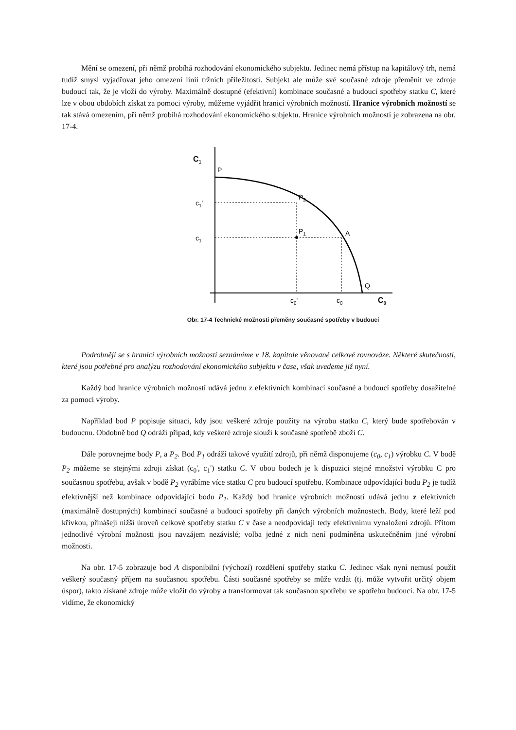Mění se omezení, při němž probíhá rozhodování ekonomického subjektu. Jedinec nemá přístup na kapitálový trh, nemá tudíž smysl vyjadřovat jeho omezení linií tržních příležitostí. Subjekt ale může své současné zdroje přeměnit ve zdroje budoucí tak, že je vloží do výroby. Maximálně dostupné (efektivní) kombinace současné a budoucí spotřeby statku C, které lze v obou obdobích získat za pomoci výroby, můžeme vyjádřit hranicí výrobních možností. Hranice výrobních možností se tak stává omezením, při němž probíhá rozhodování ekonomického subjektu. Hranice výrobních možností je zobrazena na obr. 17-4.
C1
P
c1'
c1
P2
P1
A
Q
c0'
c0
C0
Obr. 17-4 Technické možnosti přeměny současné spotřeby v budoucí
Podrobněji se s hranicí výrobních možností seznámíme v 18. kapitole věnované celkové rovnováze. Některé skutečnosti, které jsou potřebné pro analýzu rozhodování ekonomického subjektu v čase, však uvedeme již nyní.
Každý bod hranice výrobních možností udává jednu z efektivních kombinací současné a budoucí spotřeby dosažitelné za pomoci výroby.
Například bod P popisuje situaci, kdy jsou veškeré zdroje použity na výrobu statku C, který bude spotřebován v budoucnu. Obdobně bod Q odráží případ, kdy veškeré zdroje slouží k současné spotřebě zboží C.
Dále porovnejme body P, a P<sub>2</sub>. Bod P<sub>1</sub> odráží takové využití zdrojů, při němž disponujeme (c<sub>0</sub>, c<sub>1</sub>) výrobku C. V bodě P<sub>2</sub> můžeme se stejnými zdroji získat (c<sub>0</sub>', c<sub>1</sub>') statku C. V obou bodech je k dispozici stejné množství výrobku C pro současnou spotřebu, avšak v bodě P<sub>2</sub> vyrábíme více statku C pro budoucí spotřebu. Kombinace odpovídající bodu P<sub>2</sub> je tudíž efektivnější než kombinace odpovídající bodu P<sub>1</sub>. Každý bod hranice výrobních možností udává jednu z efektivních (maximálně dostupných) kombinací současné a budoucí spotřeby při daných výrobních možnostech. Body, které leží pod křivkou, přinášejí nižší úroveň celkové spotřeby statku C v čase a neodpovídají tedy efektivnímu vynaložení zdrojů. Přitom jednotlivé výrobní možnosti jsou navzájem nezávislé; volba jedné z nich není podmíněna uskutečněním jiné výrobní možnosti.
Na obr. 17-5 zobrazuje bod A disponibilní (výchozí) rozdělení spotřeby statku C. Jedinec však nyní nemusí použít veškerý současný příjem na současnou spotřebu. Části současné spotřeby se může vzdát (tj. může vytvořit určitý objem úspor), takto získané zdroje může vložit do výroby a transformovat tak současnou spotřebu ve spotřebu budoucí. Na obr. 17-5 vidíme, že ekonomický